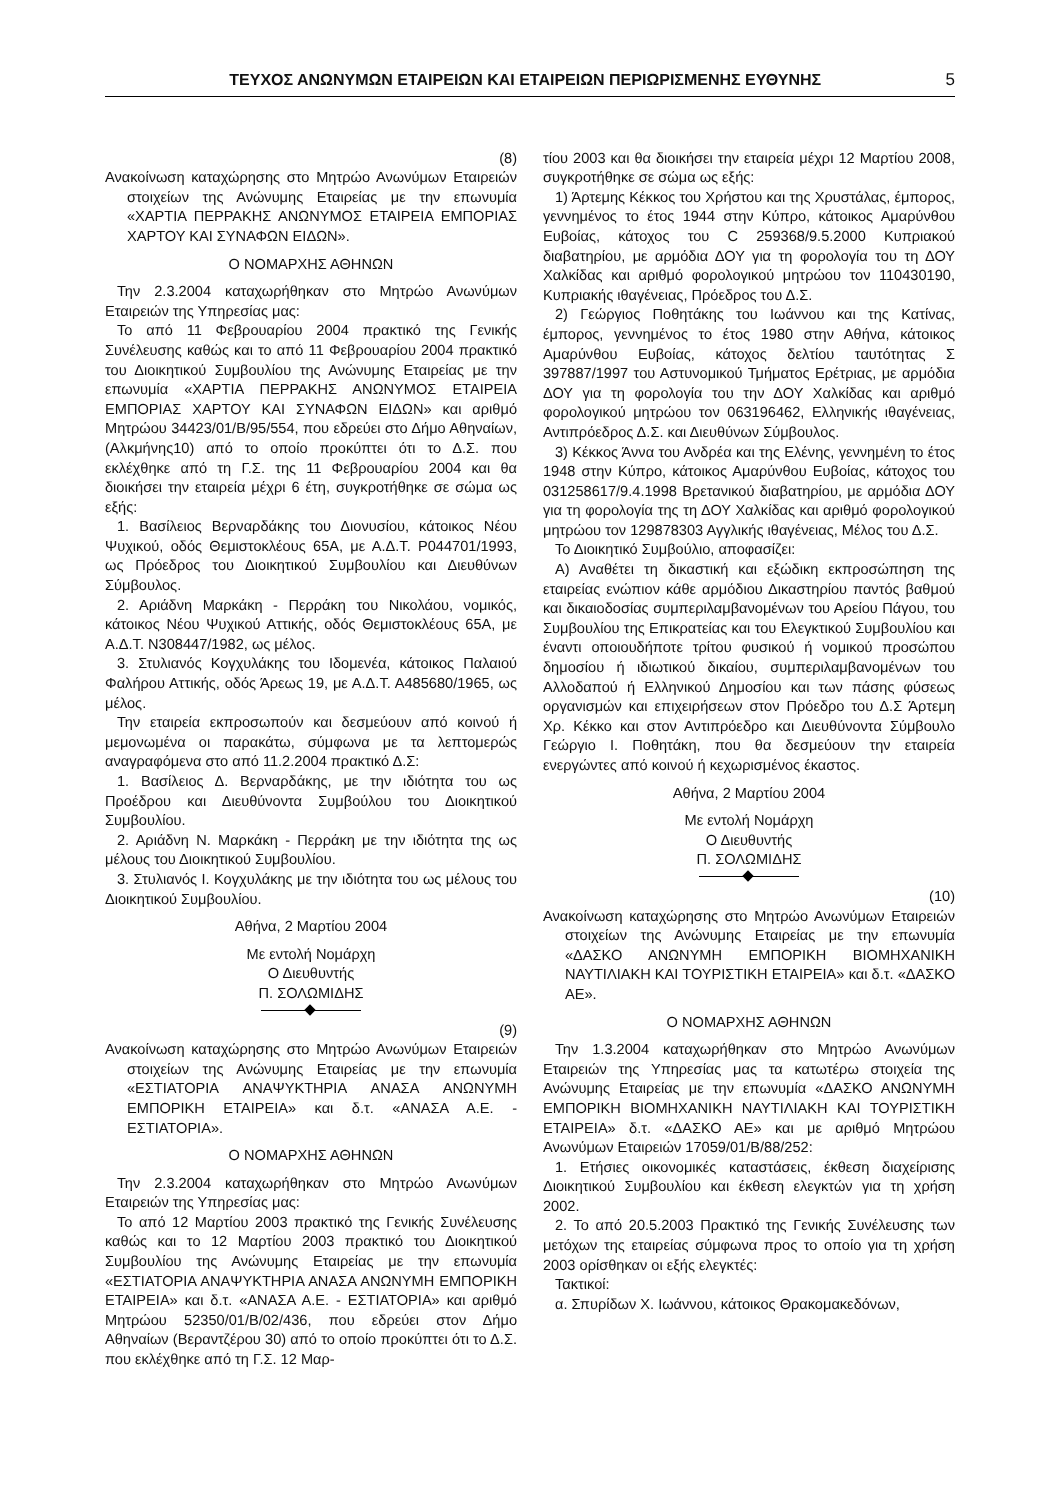ΤΕΥΧΟΣ ΑΝΩΝΥΜΩΝ ΕΤΑΙΡΕΙΩΝ ΚΑΙ ΕΤΑΙΡΕΙΩΝ ΠΕΡΙΩΡΙΣΜΕΝΗΣ ΕΥΘΥΝΗΣ 5
(8)
Ανακοίνωση καταχώρησης στο Μητρώο Ανωνύμων Εταιρειών στοιχείων της Ανώνυμης Εταιρείας με την επωνυμία «ΧΑΡΤΙΑ ΠΕΡΡΑΚΗΣ ΑΝΩΝΥΜΟΣ ΕΤΑΙΡΕΙΑ ΕΜΠΟΡΙΑΣ ΧΑΡΤΟΥ ΚΑΙ ΣΥΝΑΦΩΝ ΕΙΔΩΝ».
Ο ΝΟΜΑΡΧΗΣ ΑΘΗΝΩΝ
Την 2.3.2004 καταχωρήθηκαν στο Μητρώο Ανωνύμων Εταιρειών της Υπηρεσίας μας:
Το από 11 Φεβρουαρίου 2004 πρακτικό της Γενικής Συνέλευσης καθώς και το από 11 Φεβρουαρίου 2004 πρακτικό του Διοικητικού Συμβουλίου της Ανώνυμης Εταιρείας με την επωνυμία «ΧΑΡΤΙΑ ΠΕΡΡΑΚΗΣ ΑΝΩΝΥΜΟΣ ΕΤΑΙΡΕΙΑ ΕΜΠΟΡΙΑΣ ΧΑΡΤΟΥ ΚΑΙ ΣΥΝΑΦΩΝ ΕΙΔΩΝ» και αριθμό Μητρώου 34423/01/Β/95/554, που εδρεύει στο Δήμο Αθηναίων, (Αλκμήνης10) από το οποίο προκύπτει ότι το Δ.Σ. που εκλέχθηκε από τη Γ.Σ. της 11 Φεβρουαρίου 2004 και θα διοικήσει την εταιρεία μέχρι 6 έτη, συγκροτήθηκε σε σώμα ως εξής:
1. Βασίλειος Βερναρδάκης του Διονυσίου, κάτοικος Νέου Ψυχικού, οδός Θεμιστοκλέους 65Α, με Α.Δ.Τ. Ρ044701/1993, ως Πρόεδρος του Διοικητικού Συμβουλίου και Διευθύνων Σύμβουλος.
2. Αριάδνη Μαρκάκη - Περράκη του Νικολάου, νομικός, κάτοικος Νέου Ψυχικού Αττικής, οδός Θεμιστοκλέους 65Α, με Α.Δ.Τ. Ν308447/1982, ως μέλος.
3. Στυλιανός Κογχυλάκης του Ιδομενέα, κάτοικος Παλαιού Φαλήρου Αττικής, οδός Άρεως 19, με Α.Δ.Τ. Α485680/1965, ως μέλος.
Την εταιρεία εκπροσωπούν και δεσμεύουν από κοινού ή μεμονωμένα οι παρακάτω, σύμφωνα με τα λεπτομερώς αναγραφόμενα στο από 11.2.2004 πρακτικό Δ.Σ:
1. Βασίλειος Δ. Βερναρδάκης, με την ιδιότητα του ως Προέδρου και Διευθύνοντα Συμβούλου του Διοικητικού Συμβουλίου.
2. Αριάδνη Ν. Μαρκάκη - Περράκη με την ιδιότητα της ως μέλους του Διοικητικού Συμβουλίου.
3. Στυλιανός Ι. Κογχυλάκης με την ιδιότητα του ως μέλους του Διοικητικού Συμβουλίου.
Αθήνα, 2 Μαρτίου 2004
Με εντολή Νομάρχη
Ο Διευθυντής
Π. ΣΟΛΩΜΙΔΗΣ
(9)
Ανακοίνωση καταχώρησης στο Μητρώο Ανωνύμων Εταιρειών στοιχείων της Ανώνυμης Εταιρείας με την επωνυμία «ΕΣΤΙΑΤΟΡΙΑ ΑΝΑΨΥΚΤΗΡΙΑ ΑΝΑΣΑ ΑΝΩΝΥΜΗ ΕΜΠΟΡΙΚΗ ΕΤΑΙΡΕΙΑ» και δ.τ. «ΑΝΑΣΑ Α.Ε. - ΕΣΤΙΑΤΟΡΙΑ».
Ο ΝΟΜΑΡΧΗΣ ΑΘΗΝΩΝ
Την 2.3.2004 καταχωρήθηκαν στο Μητρώο Ανωνύμων Εταιρειών της Υπηρεσίας μας:
Το από 12 Μαρτίου 2003 πρακτικό της Γενικής Συνέλευσης καθώς και το 12 Μαρτίου 2003 πρακτικό του Διοικητικού Συμβουλίου της Ανώνυμης Εταιρείας με την επωνυμία «ΕΣΤΙΑΤΟΡΙΑ ΑΝΑΨΥΚΤΗΡΙΑ ΑΝΑΣΑ ΑΝΩΝΥΜΗ ΕΜΠΟΡΙΚΗ ΕΤΑΙΡΕΙΑ» και δ.τ. «ΑΝΑΣΑ Α.Ε. - ΕΣΤΙΑΤΟΡΙΑ» και αριθμό Μητρώου 52350/01/Β/02/436, που εδρεύει στον Δήμο Αθηναίων (Βεραντζέρου 30) από το οποίο προκύπτει ότι το Δ.Σ. που εκλέχθηκε από τη Γ.Σ. 12 Μαρ-
τίου 2003 και θα διοικήσει την εταιρεία μέχρι 12 Μαρτίου 2008, συγκροτήθηκε σε σώμα ως εξής:
1) Άρτεμης Κέκκος του Χρήστου και της Χρυστάλας, έμπορος, γεννημένος το έτος 1944 στην Κύπρο, κάτοικος Αμαρύνθου Ευβοίας, κάτοχος του C 259368/9.5.2000 Κυπριακού διαβατηρίου, με αρμόδια ΔΟΥ για τη φορολογία του τη ΔΟΥ Χαλκίδας και αριθμό φορολογικού μητρώου τον 110430190, Κυπριακής ιθαγένειας, Πρόεδρος του Δ.Σ.
2) Γεώργιος Ποθητάκης του Ιωάννου και της Κατίνας, έμπορος, γεννημένος το έτος 1980 στην Αθήνα, κάτοικος Αμαρύνθου Ευβοίας, κάτοχος δελτίου ταυτότητας Σ 397887/1997 του Αστυνομικού Τμήματος Ερέτριας, με αρμόδια ΔΟΥ για τη φορολογία του την ΔΟΥ Χαλκίδας και αριθμό φορολογικού μητρώου τον 063196462, Ελληνικής ιθαγένειας, Αντιπρόεδρος Δ.Σ. και Διευθύνων Σύμβουλος.
3) Κέκκος Άννα του Ανδρέα και της Ελένης, γεννημένη το έτος 1948 στην Κύπρο, κάτοικος Αμαρύνθου Ευβοίας, κάτοχος του 031258617/9.4.1998 Βρετανικού διαβατηρίου, με αρμόδια ΔΟΥ για τη φορολογία της τη ΔΟΥ Χαλκίδας και αριθμό φορολογικού μητρώου τον 129878303 Αγγλικής ιθαγένειας, Μέλος του Δ.Σ.
Το Διοικητικό Συμβούλιο, αποφασίζει:
Α) Αναθέτει τη δικαστική και εξώδικη εκπροσώπηση της εταιρείας ενώπιον κάθε αρμόδιου Δικαστηρίου παντός βαθμού και δικαιοδοσίας συμπεριλαμβανομένων του Αρείου Πάγου, του Συμβουλίου της Επικρατείας και του Ελεγκτικού Συμβουλίου και έναντι οποιουδήποτε τρίτου φυσικού ή νομικού προσώπου δημοσίου ή ιδιωτικού δικαίου, συμπεριλαμβανομένων του Αλλοδαπού ή Ελληνικού Δημοσίου και των πάσης φύσεως οργανισμών και επιχειρήσεων στον Πρόεδρο του Δ.Σ Άρτεμη Χρ. Κέκκο και στον Αντιπρόεδρο και Διευθύνοντα Σύμβουλο Γεώργιο Ι. Ποθητάκη, που θα δεσμεύουν την εταιρεία ενεργώντες από κοινού ή κεχωρισμένος έκαστος.
Αθήνα, 2 Μαρτίου 2004
Με εντολή Νομάρχη
Ο Διευθυντής
Π. ΣΟΛΩΜΙΔΗΣ
(10)
Ανακοίνωση καταχώρησης στο Μητρώο Ανωνύμων Εταιρειών στοιχείων της Ανώνυμης Εταιρείας με την επωνυμία «ΔΑΣΚΟ ΑΝΩΝΥΜΗ ΕΜΠΟΡΙΚΗ ΒΙΟΜΗΧΑΝΙΚΗ ΝΑΥΤΙΛΙΑΚΗ ΚΑΙ ΤΟΥΡΙΣΤΙΚΗ ΕΤΑΙΡΕΙΑ» και δ.τ. «ΔΑΣΚΟ ΑΕ».
Ο ΝΟΜΑΡΧΗΣ ΑΘΗΝΩΝ
Την 1.3.2004 καταχωρήθηκαν στο Μητρώο Ανωνύμων Εταιρειών της Υπηρεσίας μας τα κατωτέρω στοιχεία της Ανώνυμης Εταιρείας με την επωνυμία «ΔΑΣΚΟ ΑΝΩΝΥΜΗ ΕΜΠΟΡΙΚΗ ΒΙΟΜΗΧΑΝΙΚΗ ΝΑΥΤΙΛΙΑΚΗ ΚΑΙ ΤΟΥΡΙΣΤΙΚΗ ΕΤΑΙΡΕΙΑ» δ.τ. «ΔΑΣΚΟ ΑΕ» και με αριθμό Μητρώου Ανωνύμων Εταιρειών 17059/01/Β/88/252:
1. Ετήσιες οικονομικές καταστάσεις, έκθεση διαχείρισης Διοικητικού Συμβουλίου και έκθεση ελεγκτών για τη χρήση 2002.
2. Το από 20.5.2003 Πρακτικό της Γενικής Συνέλευσης των μετόχων της εταιρείας σύμφωνα προς το οποίο για τη χρήση 2003 ορίσθηκαν οι εξής ελεγκτές:
Τακτικοί:
α. Σπυρίδων Χ. Ιωάννου, κάτοικος Θρακομακεδόνων,